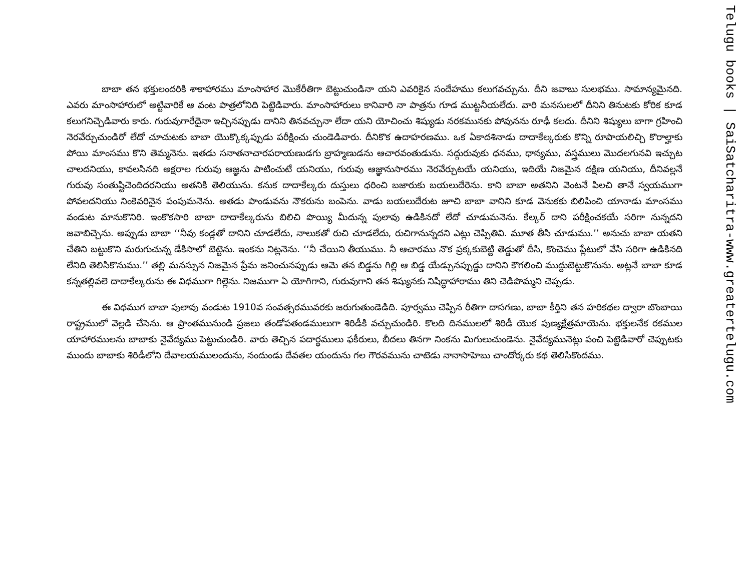బాబా తన భక్తులందరికి శాకాహారము మాంసాహార మొకేరీతిగా బెట్టుచుండినా యని ఎవరికైన సందేహము కలుగవచ్చును. దీని జవాబు సులభము. సామాన్యమైనది. ఎవరు మాంసాహారులో అట్టివారికే ఆ వంట పాత్రలోనిది పెట్టెడివారు. మాంసాహారులు కానివారి నా పాత్రను గూడ ముట్టనీయలేదు. వారి మనసులలో దీనిని తినుటకు కోరిక కూడ కలుగనిచ్చెడివారు కారు. గురువుగారేదైనా ఇచ్చినప్పుడు దానిని తినవచ్చునా లేదా యని యోచించు శిష్యుడు నరకమునకు పోవునను రూఢీ కలదు. దీనిని శిష్యులు బాగా గ్రహించి నెరవేర్చుచుండిరో లేదో చూచుటకు బాబా యొక్కొక్కప్పుడు పరీక్షించు చుండెడివారు. దీనికొక ఉదాహరణము. ఒక ఏకాదశినాడు దాదాకేల్కరుకు కొన్ని రూపాయలిచ్చి కొరాల్హాకు పోయి మాంసము కొని తెమ్మనెను. ఇతడు సనాతనాచారపరాయణుడగు బ్రాహ్మణుడను ఆచారవంతుడును. సద్గురువుకు ధనము, ధాన్యము, వస్త్రములు మొదలగునవి ఇచ్చుట చాలదనియు, కావలసినది అక్షరాల గురువు ఆజ్ఞను పాటించుటే యనియు, గురువు ఆజ్ఞానుసారము నెరవేర్చుటయే యనియు, ఇదియే నిజమైన దక్షిణ యనియు, దీనివల్లనే గురువు సంతుష్టిచెందిదరనియు అతనికి తెలియును. కనుక దాదాకేల్కరు దుస్తులు ధరించి బజారుకు బయలుదేరెను. కాని బాబా అతనిని వెంటనే పిలచి తానే స్వయముగా పోవలదనియు నింకెవరినైన పంపుమనెను. అతడు పాండువను నౌకరును బంపెను. వాడు బయలుదేరుట జూచి బాబా వానిని కూడ వెనుకకు బిలిపించి యానాడు మాంసము వండుట మానుకొనిరి. ఇంకొకసారి బాబా దాదాకేల్కరును బిలిచి పొయ్యి మీదున్న పులావు ఉడికినదో లేదో చూడుమనెను. కేల్కర్ దాని పరీక్షించకయే సరిగా నున్నదని జవాబిచ్చెను. అప్పుడు బాబా ‘‘నీవు కండ్లతో దానిని చూడలేదు, నాలుకతో రుచి చూడలేదు, రుచిగానున్నదని ఎట్లు చెప్పితివి. మూత తీసి చూడుము.’’ అనుచు బాబా యతని చేతిని బట్టుకొని మరుగుచున్న డేకిసాలో బెట్టెను. ఇంకను నిట్లనెను. ‘‘నీ చేయిని తీయుము. నీ ఆచారము నొక ప్రక్కకుబెట్టి తెడ్డుతో దీసి, కొంచెము ప్లేటులో వేసి సరిగా ఉడికినది లేనిది తెలిసికొనుము.’’ తల్లి మనస్సున నిజమైన ప్రేమ జనించునప్పుడు ఆమె తన బిడ్డను గిల్లి ఆ బిడ్డ యేడ్చునప్పుడ్డు దానిని కౌగలించి ముద్దుబెట్టుకొనును. అట్లనే బాబా కూడ కన్నతల్లివలె దాదాకేల్కరును ఈ విధముగా గిల్లెను. నిజముగా ఏ యోగిగాని, గురువుగాని తన శిష్యునకు నిషిద్ధాహారాము తిని చెడిపొమ్మని చెప్పడు.
ఈ విధముగ బాబా పులావు వండుట 1910వ సంవత్సరమువరకు జరుగుతుండెడిది. పూర్వము చెప్పిన రీతిగా దాసగణు, బాబా కీర్తిని తన హరికథల ద్వారా బొంబాయి రాష్ట్రములో వెల్లడి చేసెను. ఆ ప్రాంతమునుండి ప్రజలు తండోపతండములుగా శిరిడీకి వచ్చుచుండిరి. కొలది దినములలో శిరిడీ యొక పుణ్యక్షేత్రమాయెను. భక్తులనేక రకముల యాహారములను బాబాకు నైవేద్యము పెట్టుచుండిరి. వారు తెచ్చిన పదార్థములు ఫకీరులు, బీదలు తినగా నింకను మిగులుచుండెను. నైవేద్యమునెట్లు పంచి పెట్టెడివారో చెప్పుటకు ముందు బాబాకు శిరిడీలోని దేవాలయములందును, నందుండు దేవతల యందును గల గౌరవమును చాటెడు నానాసాహెబు చాందోర్కరు కథ తెలిసికొందము.
Telugu books | SaiSatcharitra-www.greatertelugu.com